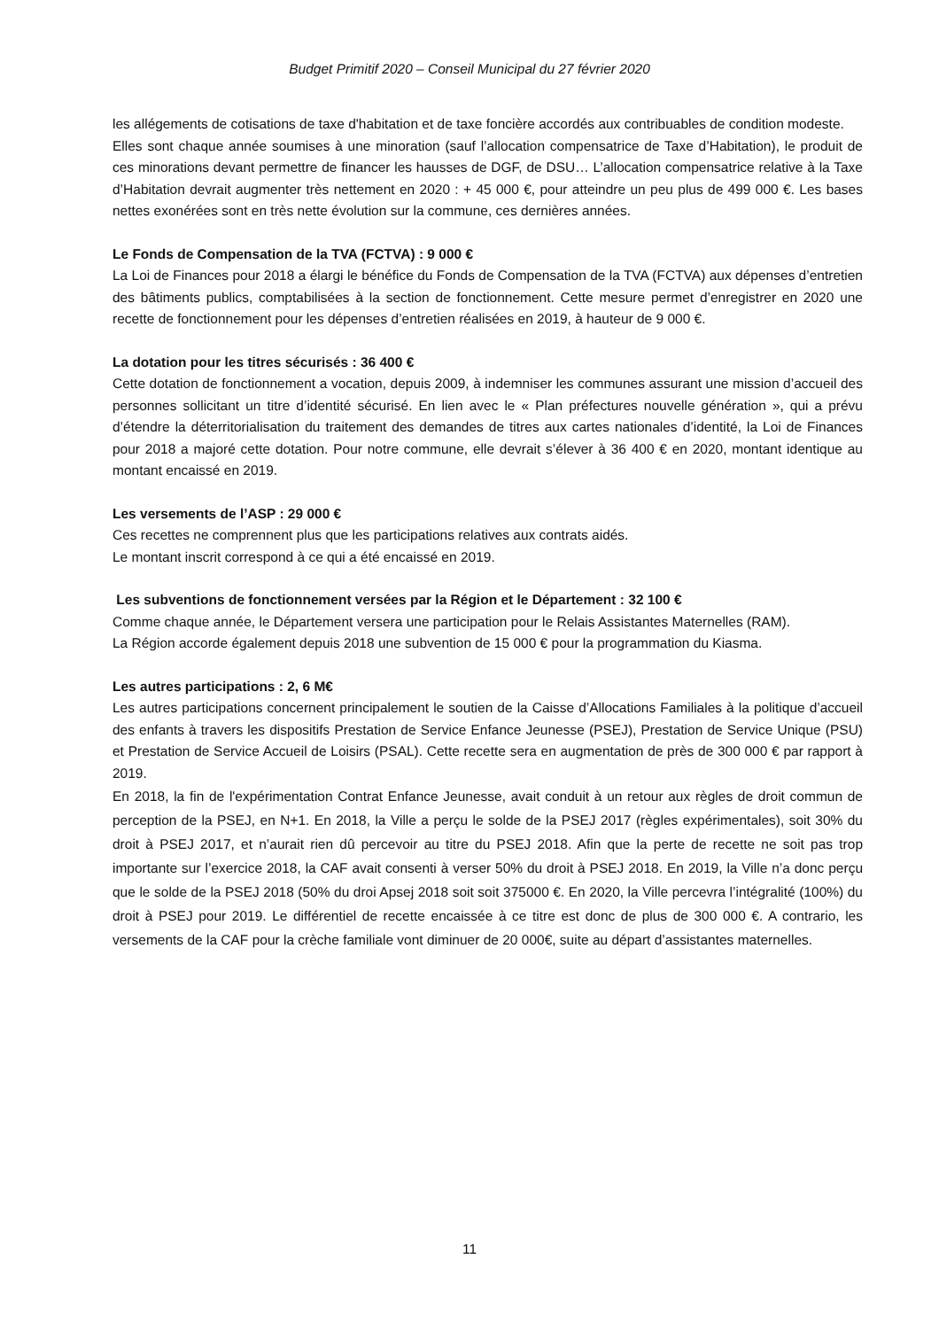Budget Primitif 2020 – Conseil Municipal du 27 février 2020
les allégements de cotisations de taxe d'habitation et de taxe foncière accordés aux contribuables de condition modeste.
Elles sont chaque année soumises à une minoration (sauf l’allocation compensatrice de Taxe d’Habitation), le produit de ces minorations devant permettre de financer les hausses de DGF, de DSU… L’allocation compensatrice relative à la Taxe d’Habitation devrait augmenter très nettement en 2020 : + 45 000 €, pour atteindre un peu plus de 499 000 €. Les bases nettes exonérées sont en très nette évolution sur la commune, ces dernières années.
Le Fonds de Compensation de la TVA (FCTVA) : 9 000 €
La Loi de Finances pour 2018 a élargi le bénéfice du Fonds de Compensation de la TVA (FCTVA) aux dépenses d’entretien des bâtiments publics, comptabilisées à la section de fonctionnement. Cette mesure permet d’enregistrer en 2020 une recette de fonctionnement pour les dépenses d’entretien réalisées en 2019, à hauteur de 9 000 €.
La dotation pour les titres sécurisés : 36 400 €
Cette dotation de fonctionnement a vocation, depuis 2009, à indemniser les communes assurant une mission d’accueil des personnes sollicitant un titre d’identité sécurisé. En lien avec le « Plan préfectures nouvelle génération », qui a prévu d’étendre la déterritorialisation du traitement des demandes de titres aux cartes nationales d’identité, la Loi de Finances pour 2018 a majoré cette dotation. Pour notre commune, elle devrait s’élever à 36 400 € en 2020, montant identique au montant encaissé en 2019.
Les versements de l’ASP : 29 000 €
Ces recettes ne comprennent plus que les participations relatives aux contrats aidés.
Le montant inscrit correspond à ce qui a été encaissé en 2019.
Les subventions de fonctionnement versées par la Région et le Département : 32 100 €
Comme chaque année, le Département versera une participation pour le Relais Assistantes Maternelles (RAM).
La Région accorde également depuis 2018 une subvention de 15 000 € pour la programmation du Kiasma.
Les autres participations : 2, 6 M€
Les autres participations concernent principalement le soutien de la Caisse d’Allocations Familiales à la politique d’accueil des enfants à travers les dispositifs Prestation de Service Enfance Jeunesse (PSEJ), Prestation de Service Unique (PSU) et Prestation de Service Accueil de Loisirs (PSAL). Cette recette sera en augmentation de près de 300 000 € par rapport à 2019.
En 2018, la fin de l'expérimentation Contrat Enfance Jeunesse, avait conduit à un retour aux règles de droit commun de perception de la PSEJ, en N+1. En 2018, la Ville a perçu le solde de la PSEJ 2017 (règles expérimentales), soit 30% du droit à PSEJ 2017, et n’aurait rien dû percevoir au titre du PSEJ 2018. Afin que la perte de recette ne soit pas trop importante sur l’exercice 2018, la CAF avait consenti à verser 50% du droit à PSEJ 2018. En 2019, la Ville n’a donc perçu que le solde de la PSEJ 2018 (50% du droi Apsej 2018 soit soit 375000 €. En 2020, la Ville percevra l’intégralité (100%) du droit à PSEJ pour 2019. Le différentiel de recette encaissée à ce titre est donc de plus de 300 000 €. A contrario, les versements de la CAF pour la crèche familiale vont diminuer de 20 000€, suite au départ d’assistantes maternelles.
11